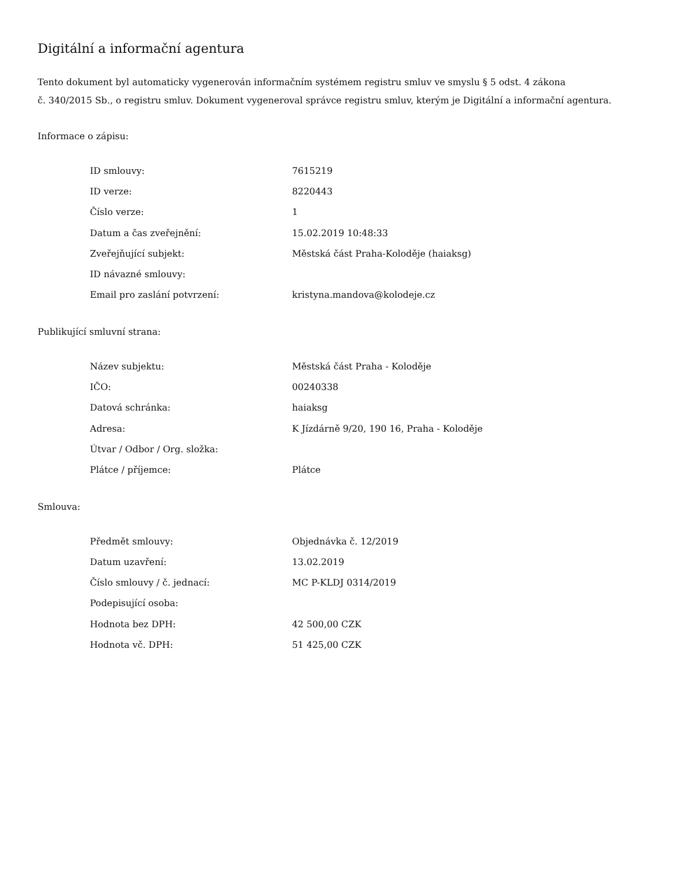Digitální a informační agentura
Tento dokument byl automaticky vygenerován informačním systémem registru smluv ve smyslu § 5 odst. 4 zákona
č. 340/2015 Sb., o registru smluv. Dokument vygeneroval správce registru smluv, kterým je Digitální a informační agentura.
Informace o zápisu:
| ID smlouvy: | 7615219 |
| ID verze: | 8220443 |
| Číslo verze: | 1 |
| Datum a čas zveřejnění: | 15.02.2019 10:48:33 |
| Zveřejňující subjekt: | Městská část Praha-Koloděje (haiaksg) |
| ID návazné smlouvy: | |
| Email pro zaslání potvrzení: | kristyna.mandova@kolodeje.cz |
Publikující smluvní strana:
| Název subjektu: | Městská část Praha - Koloděje |
| IČO: | 00240338 |
| Datová schránka: | haiaksg |
| Adresa: | K Jízdárně 9/20, 190 16, Praha - Koloděje |
| Útvar / Odbor / Org. složka: | |
| Plátce / příjemce: | Plátce |
Smlouva:
| Předmět smlouvy: | Objednávka č. 12/2019 |
| Datum uzavření: | 13.02.2019 |
| Číslo smlouvy / č. jednací: | MC P-KLDJ 0314/2019 |
| Podepisující osoba: | |
| Hodnota bez DPH: | 42 500,00 CZK |
| Hodnota vč. DPH: | 51 425,00 CZK |